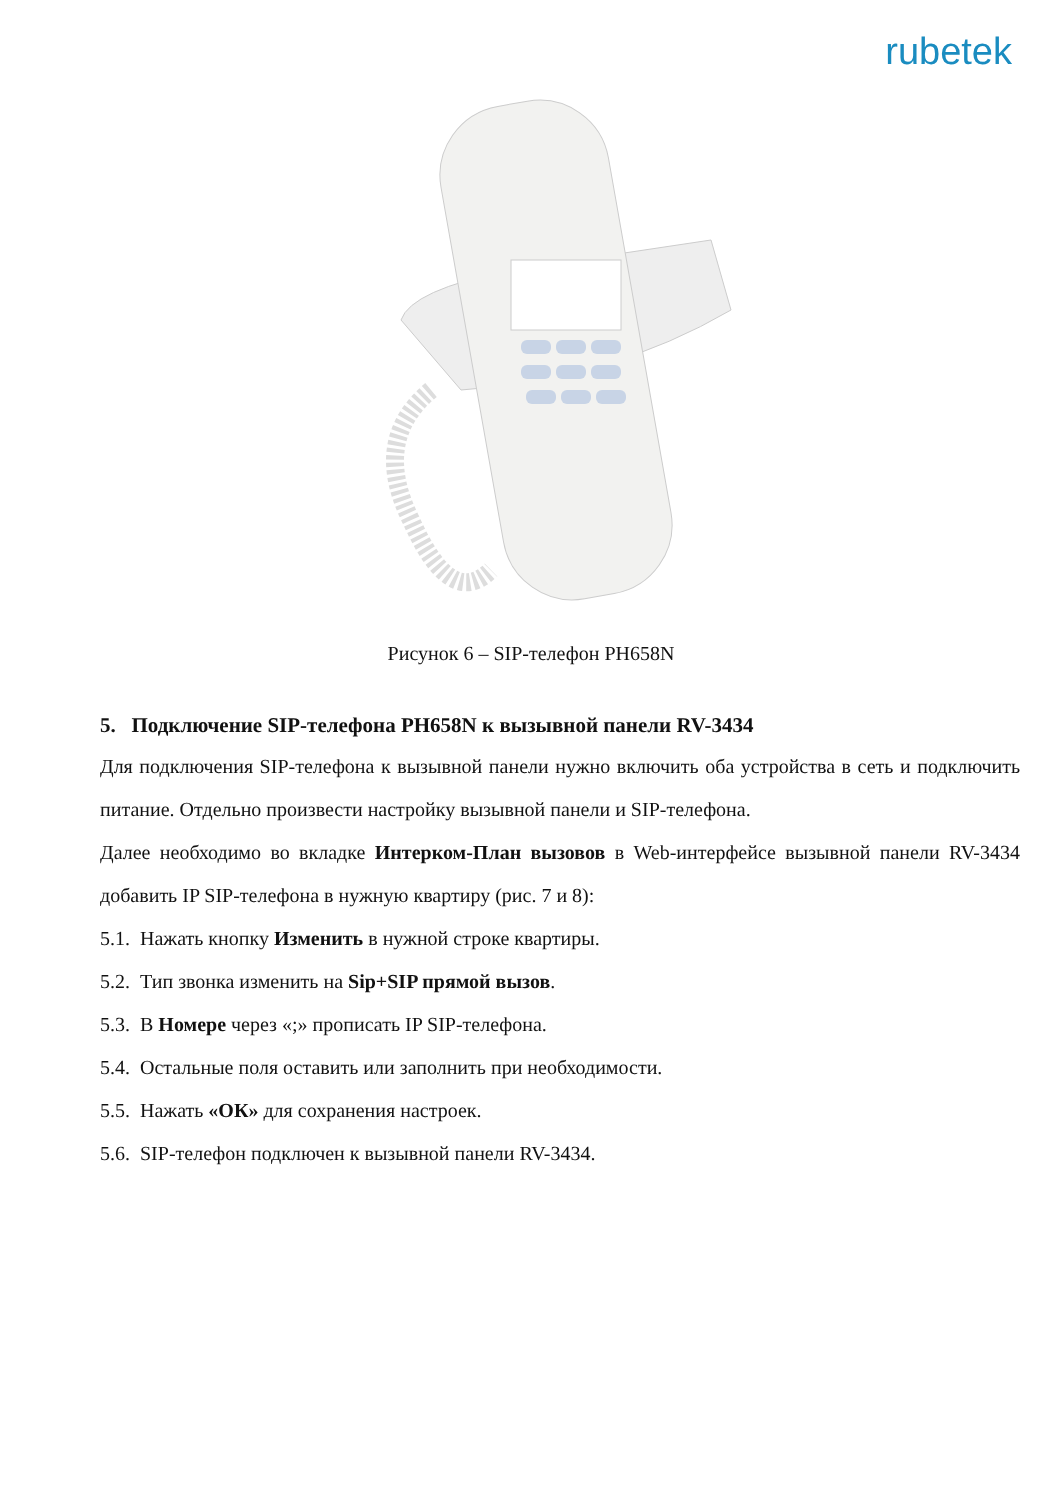rubetek
Рисунок 6 – SIP-телефон PH658N
5. Подключение SIP-телефона PH658N к вызывной панели RV-3434
Для подключения SIP-телефона к вызывной панели нужно включить оба устройства в сеть и подключить питание. Отдельно произвести настройку вызывной панели и SIP-телефона.
Далее необходимо во вкладке Интерком-План вызовов в Web-интерфейсе вызывной панели RV-3434 добавить IP SIP-телефона в нужную квартиру (рис. 7 и 8):
5.1. Нажать кнопку Изменить в нужной строке квартиры.
5.2. Тип звонка изменить на Sip+SIP прямой вызов.
5.3. В Номере через «;» прописать IP SIP-телефона.
5.4. Остальные поля оставить или заполнить при необходимости.
5.5. Нажать «ОК» для сохранения настроек.
5.6. SIP-телефон подключен к вызывной панели RV-3434.